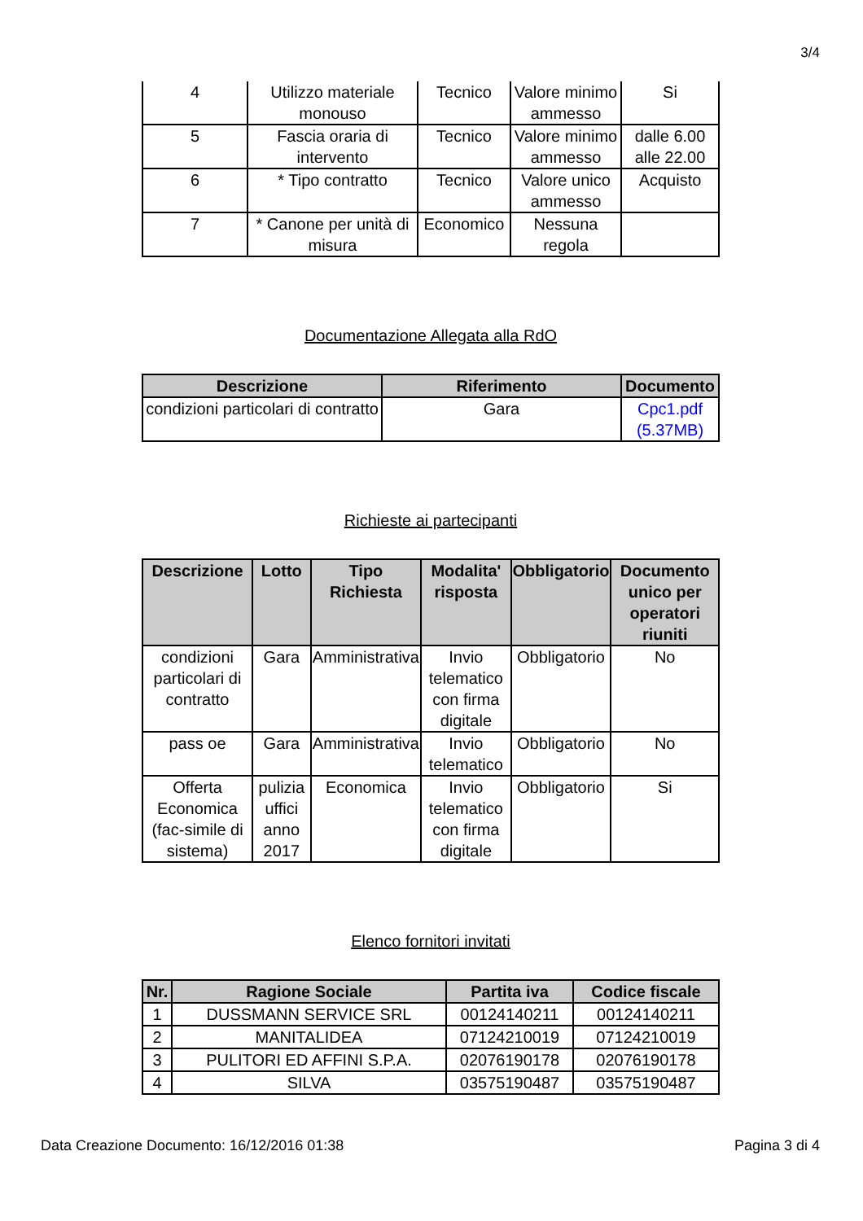3/4
| 4 | Utilizzo materiale monouso | Tecnico | Valore minimo ammesso | Si |
| 5 | Fascia oraria di intervento | Tecnico | Valore minimo ammesso | dalle 6.00 alle 22.00 |
| 6 | * Tipo contratto | Tecnico | Valore unico ammesso | Acquisto |
| 7 | * Canone per unità di misura | Economico | Nessuna regola | |
Documentazione Allegata alla RdO
| Descrizione | Riferimento | Documento |
| --- | --- | --- |
| condizioni particolari di contratto | Gara | Cpc1.pdf (5.37MB) |
Richieste ai partecipanti
| Descrizione | Lotto | Tipo Richiesta | Modalita' risposta | Obbligatorio | Documento unico per operatori riuniti |
| --- | --- | --- | --- | --- | --- |
| condizioni particolari di contratto | Gara | Amministrativa | Invio telematico con firma digitale | Obbligatorio | No |
| pass oe | Gara | Amministrativa | Invio telematico | Obbligatorio | No |
| Offerta Economica (fac-simile di sistema) | pulizia uffici anno 2017 | Economica | Invio telematico con firma digitale | Obbligatorio | Si |
Elenco fornitori invitati
| Nr. | Ragione Sociale | Partita iva | Codice fiscale |
| --- | --- | --- | --- |
| 1 | DUSSMANN SERVICE SRL | 00124140211 | 00124140211 |
| 2 | MANITALIDEA | 07124210019 | 07124210019 |
| 3 | PULITORI ED AFFINI S.P.A. | 02076190178 | 02076190178 |
| 4 | SILVA | 03575190487 | 03575190487 |
Data Creazione Documento: 16/12/2016 01:38 Pagina 3 di 4